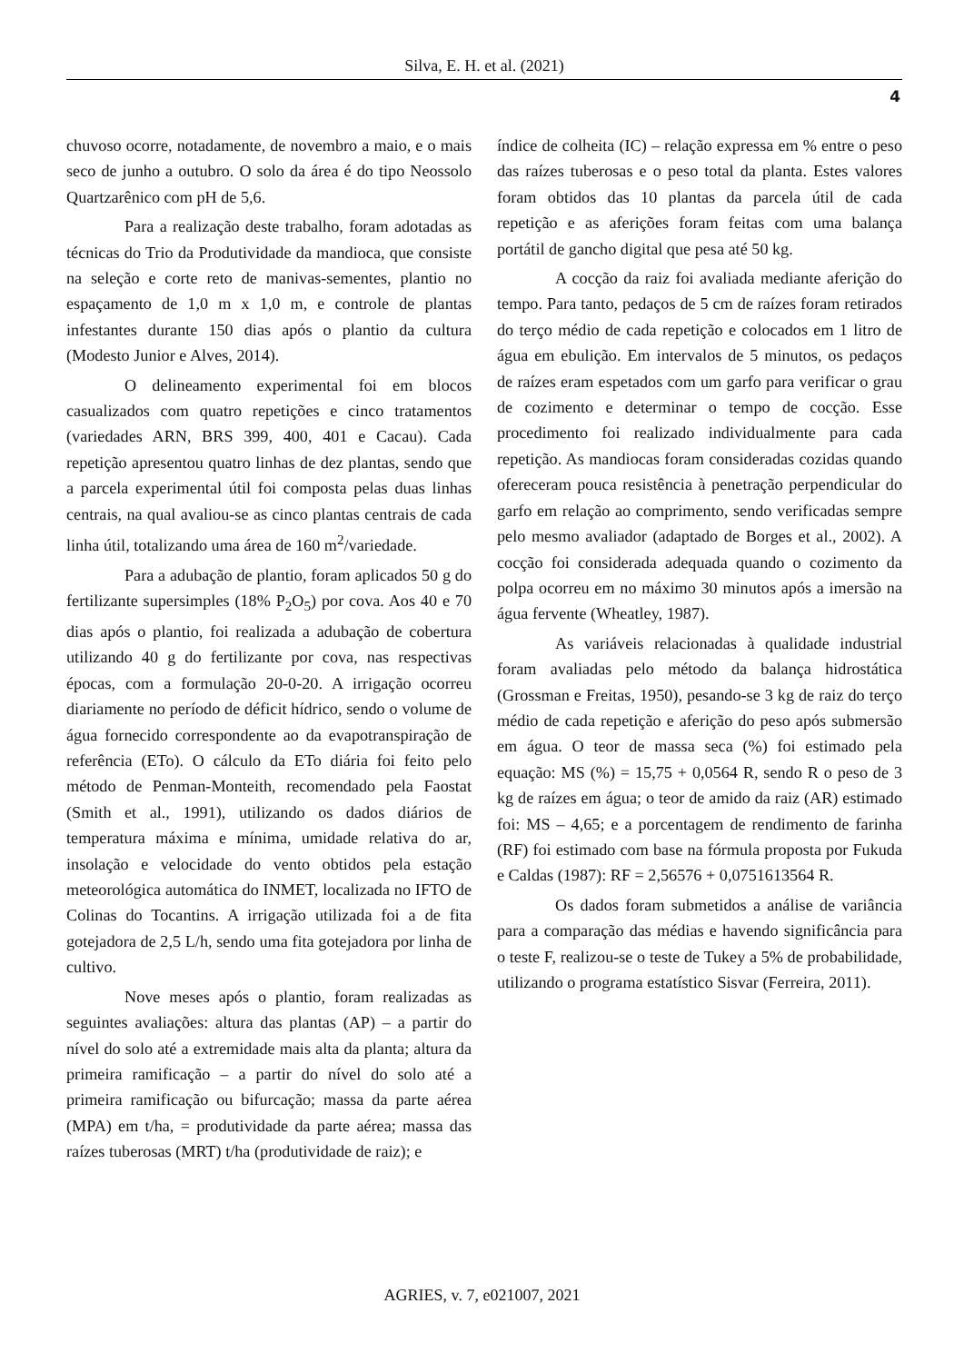Silva, E. H. et al. (2021)
4
chuvoso ocorre, notadamente, de novembro a maio, e o mais seco de junho a outubro. O solo da área é do tipo Neossolo Quartzarênico com pH de 5,6.
Para a realização deste trabalho, foram adotadas as técnicas do Trio da Produtividade da mandioca, que consiste na seleção e corte reto de manivas-sementes, plantio no espaçamento de 1,0 m x 1,0 m, e controle de plantas infestantes durante 150 dias após o plantio da cultura (Modesto Junior e Alves, 2014).
O delineamento experimental foi em blocos casualizados com quatro repetições e cinco tratamentos (variedades ARN, BRS 399, 400, 401 e Cacau). Cada repetição apresentou quatro linhas de dez plantas, sendo que a parcela experimental útil foi composta pelas duas linhas centrais, na qual avaliou-se as cinco plantas centrais de cada linha útil, totalizando uma área de 160 m<sup>2</sup>/variedade.
Para a adubação de plantio, foram aplicados 50 g do fertilizante supersimples (18% P<sub>2</sub>O<sub>5</sub>) por cova. Aos 40 e 70 dias após o plantio, foi realizada a adubação de cobertura utilizando 40 g do fertilizante por cova, nas respectivas épocas, com a formulação 20-0-20. A irrigação ocorreu diariamente no período de déficit hídrico, sendo o volume de água fornecido correspondente ao da evapotranspiração de referência (ETo). O cálculo da ETo diária foi feito pelo método de Penman-Monteith, recomendado pela Faostat (Smith et al., 1991), utilizando os dados diários de temperatura máxima e mínima, umidade relativa do ar, insolação e velocidade do vento obtidos pela estação meteorológica automática do INMET, localizada no IFTO de Colinas do Tocantins. A irrigação utilizada foi a de fita gotejadora de 2,5 L/h, sendo uma fita gotejadora por linha de cultivo.
Nove meses após o plantio, foram realizadas as seguintes avaliações: altura das plantas (AP) – a partir do nível do solo até a extremidade mais alta da planta; altura da primeira ramificação – a partir do nível do solo até a primeira ramificação ou bifurcação; massa da parte aérea (MPA) em t/ha, = produtividade da parte aérea; massa das raízes tuberosas (MRT) t/ha (produtividade de raiz); e
índice de colheita (IC) – relação expressa em % entre o peso das raízes tuberosas e o peso total da planta. Estes valores foram obtidos das 10 plantas da parcela útil de cada repetição e as aferições foram feitas com uma balança portátil de gancho digital que pesa até 50 kg.
A cocção da raiz foi avaliada mediante aferição do tempo. Para tanto, pedaços de 5 cm de raízes foram retirados do terço médio de cada repetição e colocados em 1 litro de água em ebulição. Em intervalos de 5 minutos, os pedaços de raízes eram espetados com um garfo para verificar o grau de cozimento e determinar o tempo de cocção. Esse procedimento foi realizado individualmente para cada repetição. As mandiocas foram consideradas cozidas quando ofereceram pouca resistência à penetração perpendicular do garfo em relação ao comprimento, sendo verificadas sempre pelo mesmo avaliador (adaptado de Borges et al., 2002). A cocção foi considerada adequada quando o cozimento da polpa ocorreu em no máximo 30 minutos após a imersão na água fervente (Wheatley, 1987).
As variáveis relacionadas à qualidade industrial foram avaliadas pelo método da balança hidrostática (Grossman e Freitas, 1950), pesando-se 3 kg de raiz do terço médio de cada repetição e aferição do peso após submersão em água. O teor de massa seca (%) foi estimado pela equação: MS (%) = 15,75 + 0,0564 R, sendo R o peso de 3 kg de raízes em água; o teor de amido da raiz (AR) estimado foi: MS – 4,65; e a porcentagem de rendimento de farinha (RF) foi estimado com base na fórmula proposta por Fukuda e Caldas (1987): RF = 2,56576 + 0,0751613564 R.
Os dados foram submetidos a análise de variância para a comparação das médias e havendo significância para o teste F, realizou-se o teste de Tukey a 5% de probabilidade, utilizando o programa estatístico Sisvar (Ferreira, 2011).
AGRIES, v. 7, e021007, 2021